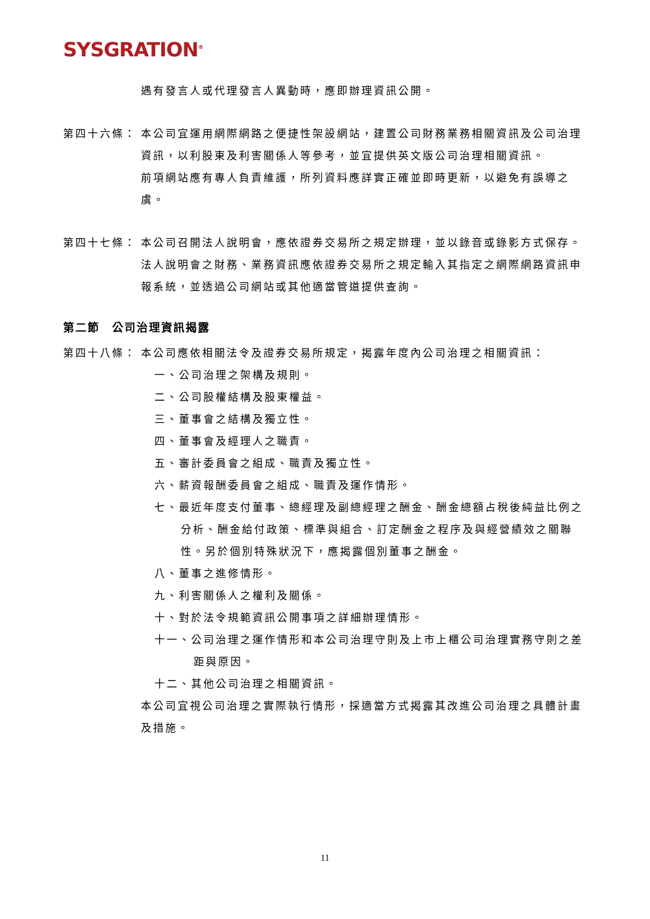SYSGRATION<sup>®</sup>
遇有發言人或代理發言人異動時，應即辦理資訊公開。
第四十六條： 本公司宜運用網際網路之便捷性架設網站，建置公司財務業務相關資訊及公司治理資訊，以利股東及利害關係人等參考，並宜提供英文版公司治理相關資訊。
前項網站應有專人負責維護，所列資料應詳實正確並即時更新，以避免有誤導之虞。
第四十七條： 本公司召開法人說明會，應依證券交易所之規定辦理，並以錄音或錄影方式保存。法人說明會之財務、業務資訊應依證券交易所之規定輸入其指定之網際網路資訊申報系統，並透過公司網站或其他適當管道提供查詢。
第二節　公司治理資訊揭露
第四十八條： 本公司應依相關法令及證券交易所規定，揭露年度內公司治理之相關資訊：
一、公司治理之架構及規則。
二、公司股權結構及股東權益。
三、董事會之結構及獨立性。
四、董事會及經理人之職責。
五、審計委員會之組成、職責及獨立性。
六、薪資報酬委員會之組成、職責及運作情形。
七、最近年度支付董事、總經理及副總經理之酬金、酬金總額占稅後純益比例之分析、酬金給付政策、標準與組合、訂定酬金之程序及與經營績效之關聯性。另於個別特殊狀況下，應揭露個別董事之酬金。
八、董事之進修情形。
九、利害關係人之權利及關係。
十、對於法令規範資訊公開事項之詳細辦理情形。
十一、公司治理之運作情形和本公司治理守則及上市上櫃公司治理實務守則之差距與原因。
十二、其他公司治理之相關資訊。
本公司宜視公司治理之實際執行情形，採適當方式揭露其改進公司治理之具體計畫及措施。
11